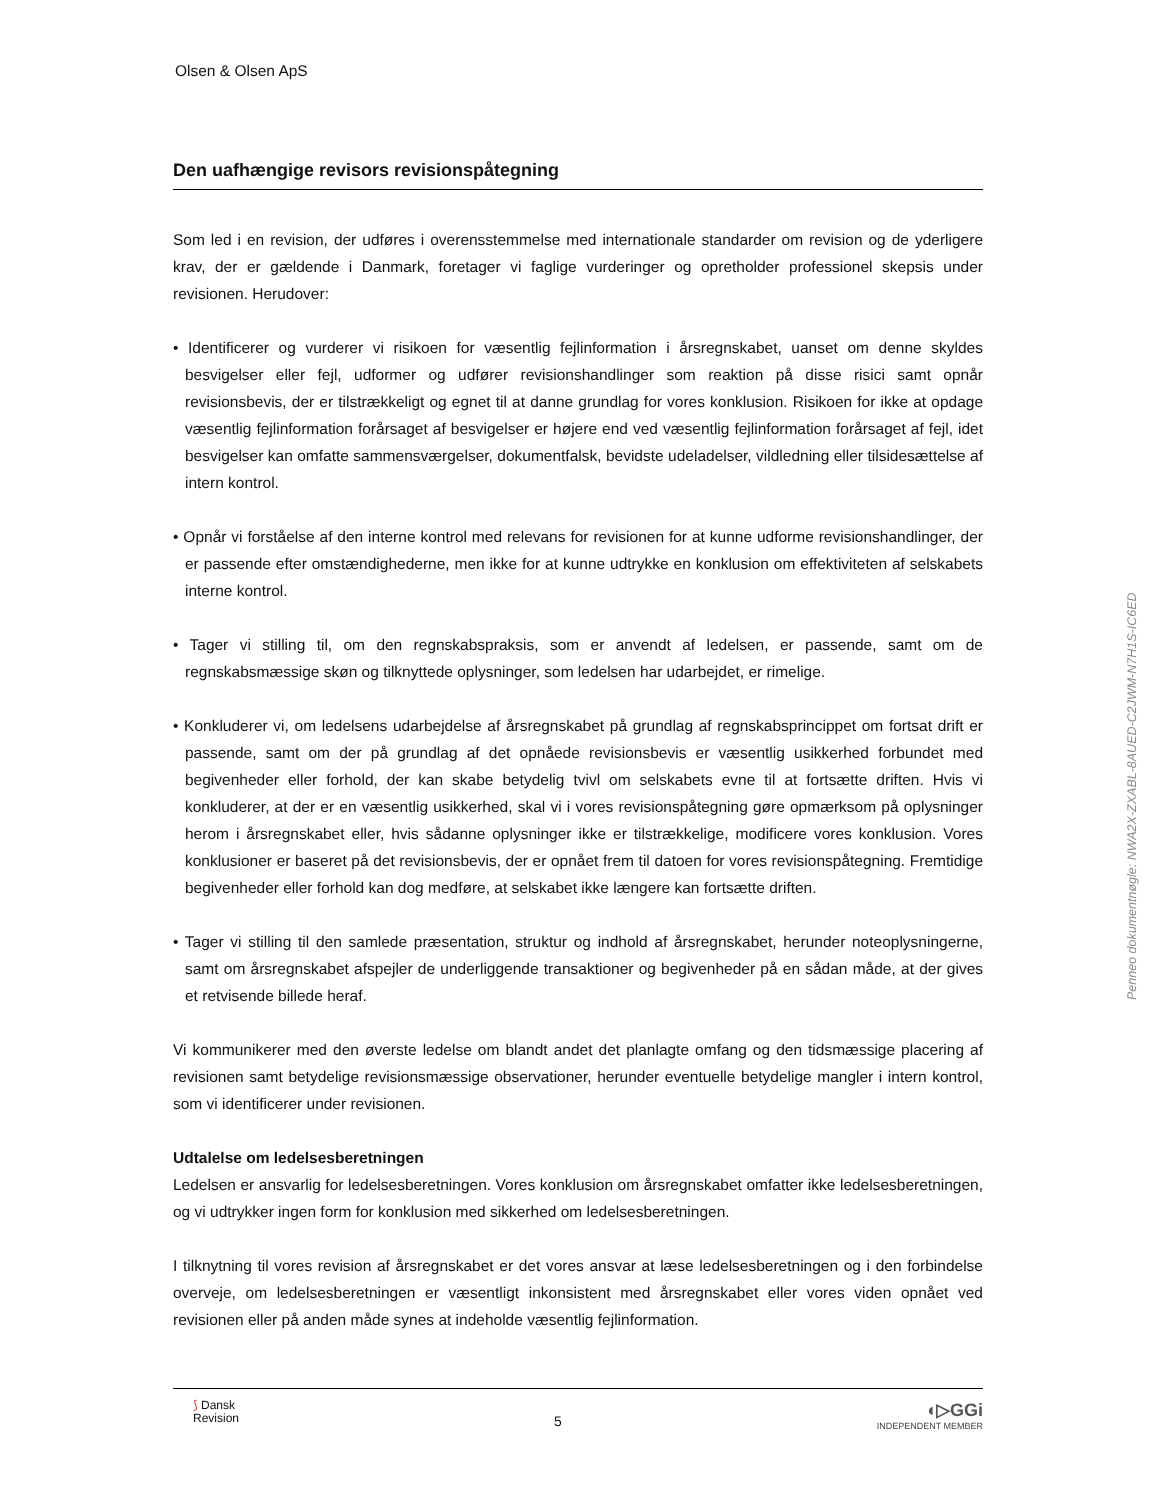Olsen & Olsen ApS
Den uafhængige revisors revisionspåtegning
Som led i en revision, der udføres i overensstemmelse med internationale standarder om revision og de yderligere krav, der er gældende i Danmark, foretager vi faglige vurderinger og opretholder professionel skepsis under revisionen. Herudover:
• Identificerer og vurderer vi risikoen for væsentlig fejlinformation i årsregnskabet, uanset om denne skyldes besvigelser eller fejl, udformer og udfører revisionshandlinger som reaktion på disse risici samt opnår revisionsbevis, der er tilstrækkeligt og egnet til at danne grundlag for vores konklusion. Risikoen for ikke at opdage væsentlig fejlinformation forårsaget af besvigelser er højere end ved væsentlig fejlinformation forårsaget af fejl, idet besvigelser kan omfatte sammensværgelser, dokumentfalsk, bevidste udeladelser, vildledning eller tilsidesættelse af intern kontrol.
• Opnår vi forståelse af den interne kontrol med relevans for revisionen for at kunne udforme revisionshandlinger, der er passende efter omstændighederne, men ikke for at kunne udtrykke en konklusion om effektiviteten af selskabets interne kontrol.
• Tager vi stilling til, om den regnskabspraksis, som er anvendt af ledelsen, er passende, samt om de regnskabsmæssige skøn og tilknyttede oplysninger, som ledelsen har udarbejdet, er rimelige.
• Konkluderer vi, om ledelsens udarbejdelse af årsregnskabet på grundlag af regnskabsprincippet om fortsat drift er passende, samt om der på grundlag af det opnåede revisionsbevis er væsentlig usikkerhed forbundet med begivenheder eller forhold, der kan skabe betydelig tvivl om selskabets evne til at fortsætte driften. Hvis vi konkluderer, at der er en væsentlig usikkerhed, skal vi i vores revisionspåtegning gøre opmærksom på oplysninger herom i årsregnskabet eller, hvis sådanne oplysninger ikke er tilstrækkelige, modificere vores konklusion. Vores konklusioner er baseret på det revisionsbevis, der er opnået frem til datoen for vores revisionspåtegning. Fremtidige begivenheder eller forhold kan dog medføre, at selskabet ikke længere kan fortsætte driften.
• Tager vi stilling til den samlede præsentation, struktur og indhold af årsregnskabet, herunder noteoplysningerne, samt om årsregnskabet afspejler de underliggende transaktioner og begivenheder på en sådan måde, at der gives et retvisende billede heraf.
Vi kommunikerer med den øverste ledelse om blandt andet det planlagte omfang og den tidsmæssige placering af revisionen samt betydelige revisionsmæssige observationer, herunder eventuelle betydelige mangler i intern kontrol, som vi identificerer under revisionen.
Udtalelse om ledelsesberetningen
Ledelsen er ansvarlig for ledelsesberetningen. Vores konklusion om årsregnskabet omfatter ikke ledelsesberetningen, og vi udtrykker ingen form for konklusion med sikkerhed om ledelsesberetningen.
I tilknytning til vores revision af årsregnskabet er det vores ansvar at læse ledelsesberetningen og i den forbindelse overveje, om ledelsesberetningen er væsentligt inkonsistent med årsregnskabet eller vores viden opnået ved revisionen eller på anden måde synes at indeholde væsentlig fejlinformation.
⟆ Dansk
Revision
5
◖▷GGi
INDEPENDENT MEMBER
Penneo dokumentnøgle: NWA2X-ZXABL-8AUED-C2JWM-N7H1S-IC6ED